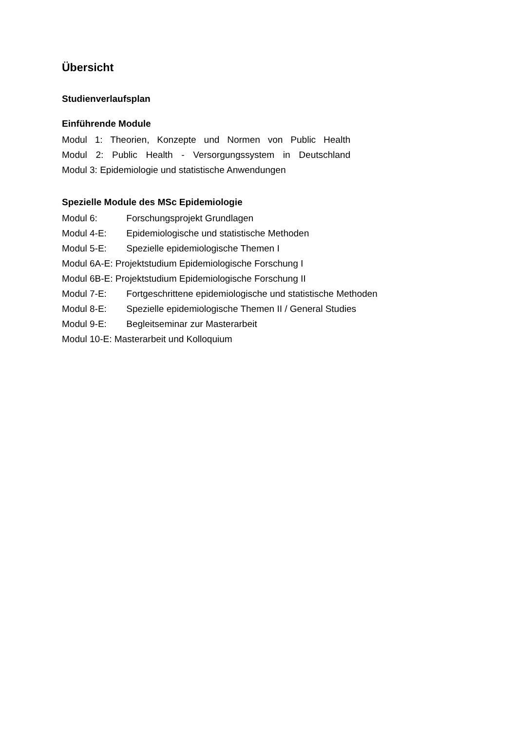Übersicht
Studienverlaufsplan
Einführende Module
Modul 1: Theorien, Konzepte und Normen von Public Health
Modul 2: Public Health - Versorgungssystem in Deutschland
Modul 3: Epidemiologie und statistische Anwendungen
Spezielle Module des MSc Epidemiologie
Modul 6: Forschungsprojekt Grundlagen
Modul 4-E: Epidemiologische und statistische Methoden
Modul 5-E: Spezielle epidemiologische Themen I
Modul 6A-E: Projektstudium Epidemiologische Forschung I
Modul 6B-E: Projektstudium Epidemiologische Forschung II
Modul 7-E: Fortgeschrittene epidemiologische und statistische Methoden
Modul 8-E: Spezielle epidemiologische Themen II / General Studies
Modul 9-E: Begleitseminar zur Masterarbeit
Modul 10-E: Masterarbeit und Kolloquium